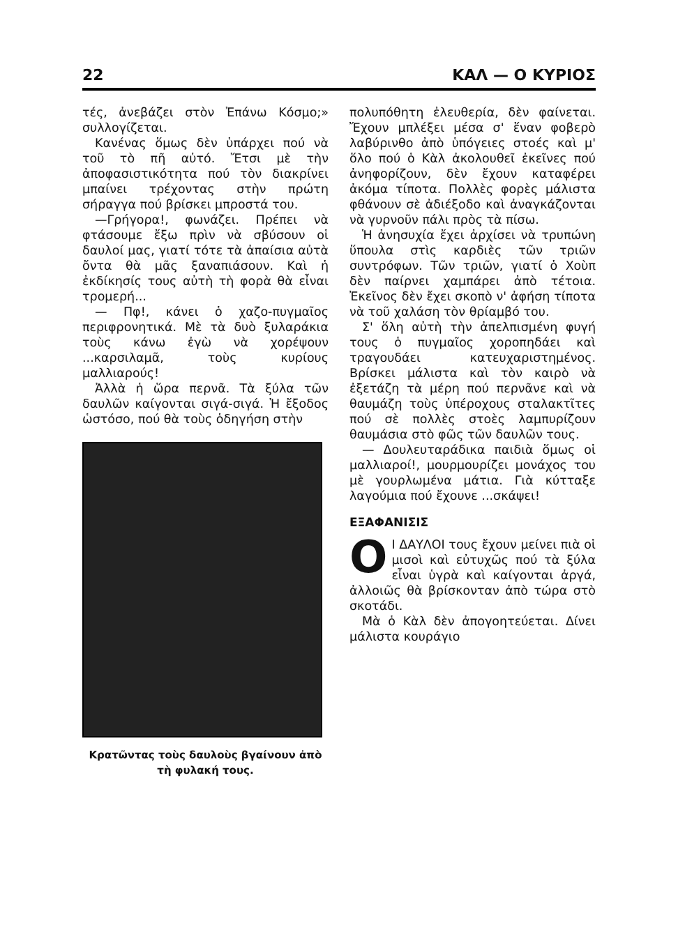22 ΚΑΛ — Ο ΚΥΡΙΟΣ
τές, ἀνεβάζει στὸν Ἐπάνω Κόσμο;» συλλογίζεται.
Κανένας ὅμως δὲν ὑπάρχει πού νὰ τοῦ τὸ πῆ αὐτό. Ἔτσι μὲ τὴν ἀποφασιστικότητα πού τὸν διακρίνει μπαίνει τρέχοντας στὴν πρώτη σήραγγα πού βρίσκει μπροστά του.
—Γρήγορα!, φωνάζει. Πρέπει νὰ φτάσουμε ἔξω πρὶν νὰ σβύσουν οἱ δαυλοί μας, γιατί τότε τὰ ἀπαίσια αὐτὰ ὄντα θὰ μᾶς ξαναπιάσουν. Καὶ ἡ ἐκδίκησίς τους αὐτὴ τὴ φορὰ θὰ εἶναι τρομερή...
— Πφ!, κάνει ὁ χαζο-πυγμαῖος περιφρονητικά. Μὲ τὰ δυὸ ξυλαράκια τοὺς κάνω ἐγὼ νὰ χορέψουν ...καρσιλαμᾶ, τοὺς κυρίους μαλλιαρούς!
Ἀλλὰ ἡ ὥρα περνᾶ. Τὰ ξύλα τῶν δαυλῶν καίγονται σιγά-σιγά. Ἡ ἔξοδος ὡστόσο, πού θὰ τοὺς ὁδηγήση στὴν
Κρατῶντας τοὺς δαυλοὺς βγαίνουν ἀπὸ τὴ φυλακή τους.
πολυπόθητη ἐλευθερία, δὲν φαίνεται. Ἔχουν μπλέξει μέσα σ' ἕναν φοβερὸ λαβύρινθο ἀπὸ ὑπόγειες στοές καὶ μ' ὅλο πού ὁ Κὰλ ἀκολουθεῖ ἐκεῖνες πού ἀνηφορίζουν, δὲν ἔχουν καταφέρει ἀκόμα τίποτα. Πολλὲς φορὲς μάλιστα φθάνουν σὲ ἀδιέξοδο καὶ ἀναγκάζονται νὰ γυρνοῦν πάλι πρὸς τὰ πίσω.
Ἡ ἀνησυχία ἔχει ἀρχίσει νὰ τρυπώνη ὕπουλα στὶς καρδιὲς τῶν τριῶν συντρόφων. Τῶν τριῶν, γιατί ὁ Χοὺπ δὲν παίρνει χαμπάρει ἀπὸ τέτοια. Ἐκεῖνος δὲν ἔχει σκοπὸ ν' ἀφήση τίποτα νὰ τοῦ χαλάση τὸν θρίαμβό του.
Σ' ὅλη αὐτὴ τὴν ἀπελπισμένη φυγή τους ὁ πυγμαῖος χοροπηδάει καὶ τραγουδάει κατευχαριστημένος. Βρίσκει μάλιστα καὶ τὸν καιρὸ νὰ ἐξετάζη τὰ μέρη πού περνᾶνε καὶ νὰ θαυμάζη τοὺς ὑπέροχους σταλακτῖτες πού σὲ πολλὲς στοὲς λαμπυρίζουν θαυμάσια στὸ φῶς τῶν δαυλῶν τους.
— Δουλευταράδικα παιδιὰ ὅμως οἱ μαλλιαροί!, μουρμουρίζει μονάχος του μὲ γουρλωμένα μάτια. Γιὰ κύτταξε λαγούμια πού ἔχουνε ...σκάψει!
ΕΞΑΦΑΝΙΣΙΣ
OΙ ΔΑΥΛΟΙ τους ἔχουν μείνει πιὰ οἱ μισοὶ καὶ εὐτυχῶς πού τὰ ξύλα εἶναι ὑγρὰ καὶ καίγονται ἀργά, ἀλλοιῶς θὰ βρίσκονταν ἀπὸ τώρα στὸ σκοτάδι.
Μὰ ὁ Κὰλ δὲν ἀπογοητεύεται. Δίνει μάλιστα κουράγιο